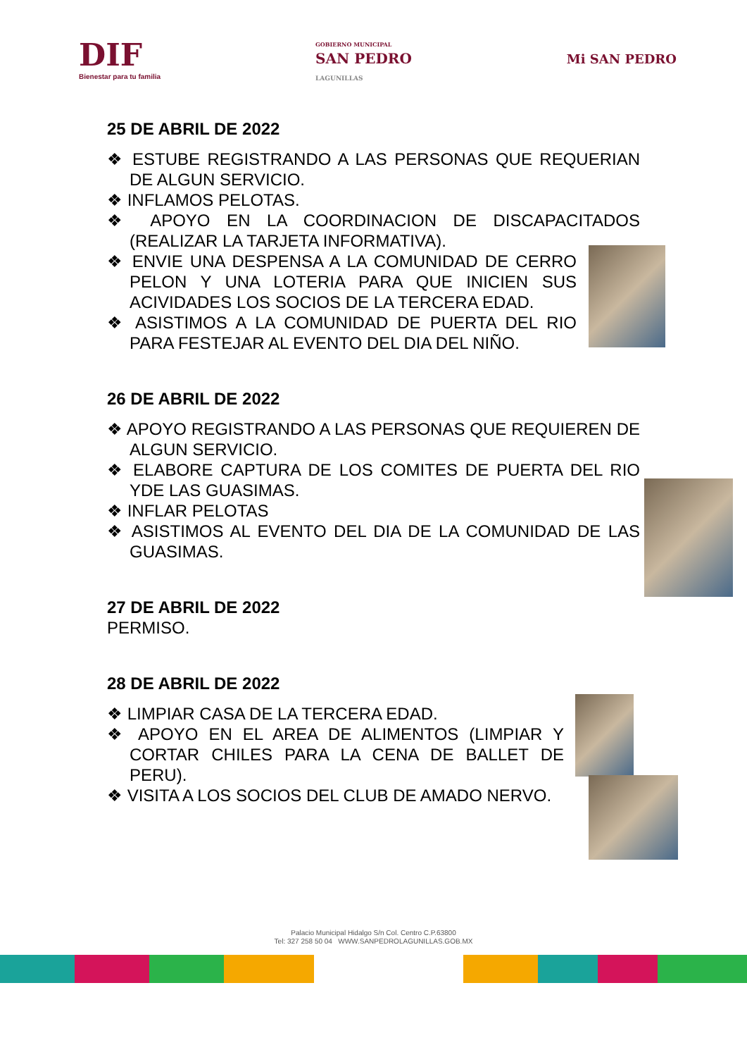DIF
Bienestar para tu familia
GOBIERNO MUNICIPAL
SAN PEDRO
LAGUNILLAS
Mi SAN PEDRO
25 DE ABRIL DE 2022
❖ ESTUBE REGISTRANDO A LAS PERSONAS QUE REQUERIAN DE ALGUN SERVICIO.
❖ INFLAMOS PELOTAS.
❖ APOYO EN LA COORDINACION DE DISCAPACITADOS (REALIZAR LA TARJETA INFORMATIVA).
❖ ENVIE UNA DESPENSA A LA COMUNIDAD DE CERRO PELON Y UNA LOTERIA PARA QUE INICIEN SUS ACIVIDADES LOS SOCIOS DE LA TERCERA EDAD.
❖ ASISTIMOS A LA COMUNIDAD DE PUERTA DEL RIO PARA FESTEJAR AL EVENTO DEL DIA DEL NIÑO.
26 DE ABRIL DE 2022
❖ APOYO REGISTRANDO A LAS PERSONAS QUE REQUIEREN DE ALGUN SERVICIO.
❖ ELABORE CAPTURA DE LOS COMITES DE PUERTA DEL RIO YDE LAS GUASIMAS.
❖ INFLAR PELOTAS
❖ ASISTIMOS AL EVENTO DEL DIA DE LA COMUNIDAD DE LAS GUASIMAS.
27 DE ABRIL DE 2022
PERMISO.
28 DE ABRIL DE 2022
❖ LIMPIAR CASA DE LA TERCERA EDAD.
❖ APOYO EN EL AREA DE ALIMENTOS (LIMPIAR Y CORTAR CHILES PARA LA CENA DE BALLET DE PERU).
❖ VISITA A LOS SOCIOS DEL CLUB DE AMADO NERVO.
Palacio Municipal Hidalgo S/n Col. Centro C.P.63800
Tel: 327 258 50 04 WWW.SANPEDROLAGUNILLAS.GOB.MX